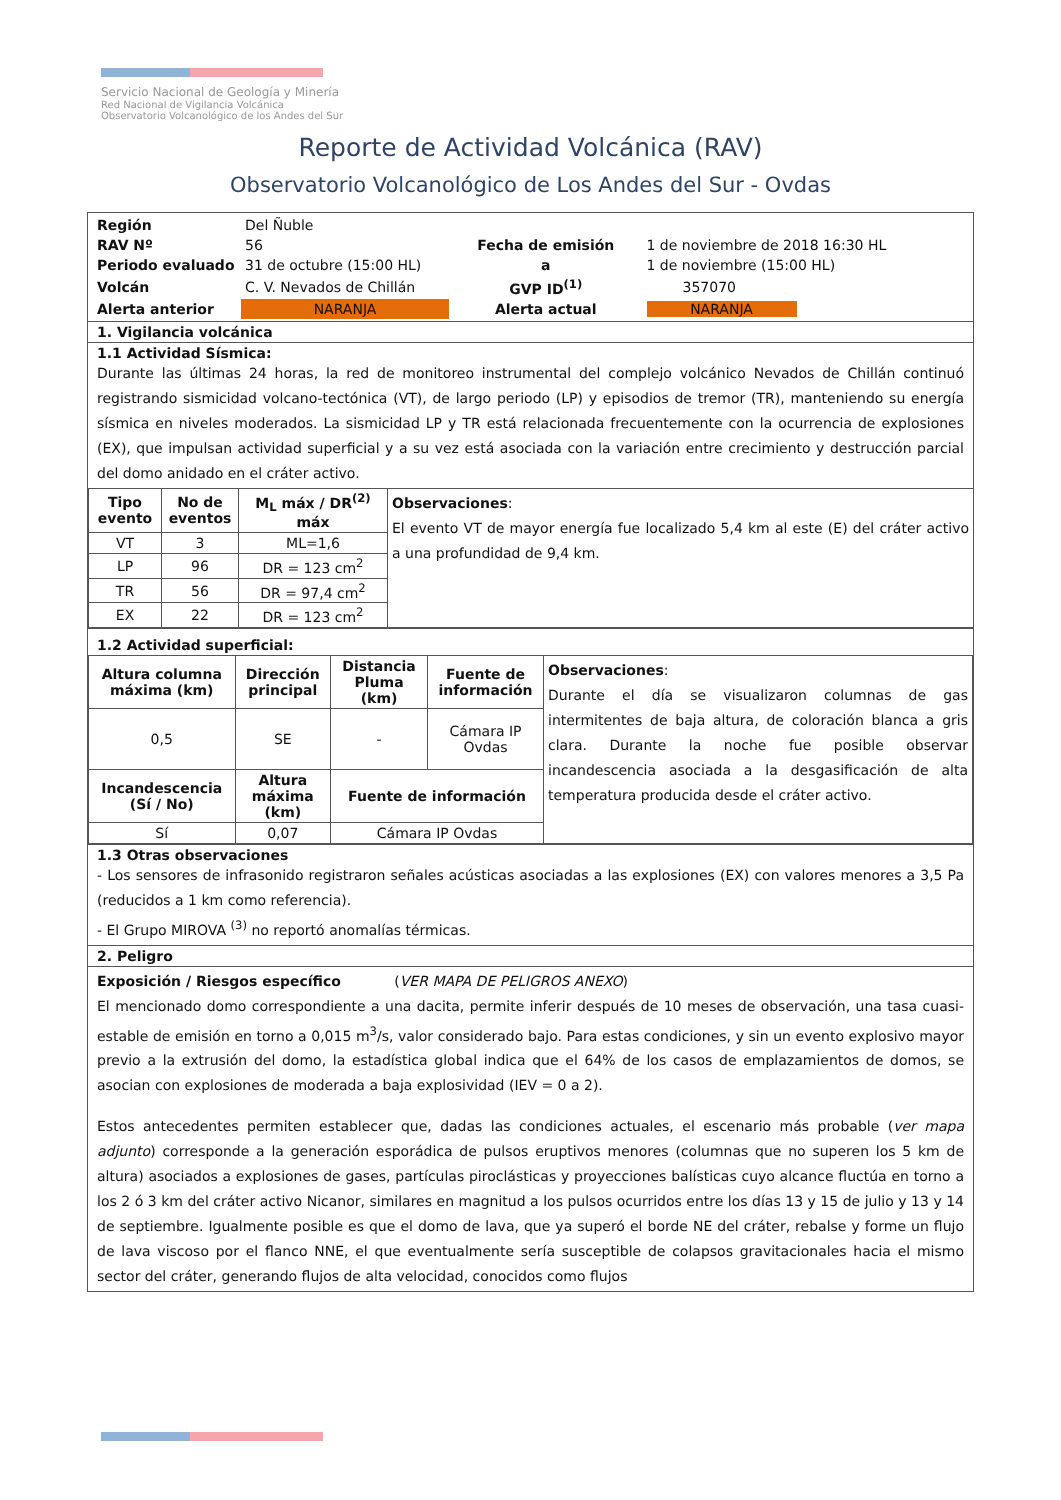Servicio Nacional de Geología y Minería
Red Nacional de Vigilancia Volcánica
Observatorio Volcanológico de los Andes del Sur
Reporte de Actividad Volcánica (RAV)
Observatorio Volcanológico de Los Andes del Sur - Ovdas
| Región | Del Ñuble | | |
| RAV Nº | 56 | Fecha de emisión | 1 de noviembre de 2018 16:30 HL |
| Periodo evaluado | 31 de octubre (15:00 HL) | a | 1 de noviembre (15:00 HL) |
| Volcán | C. V. Nevados de Chillán | GVP ID<sup>(1)</sup> | 357070 |
| Alerta anterior | NARANJA | Alerta actual | NARANJA |
1. Vigilancia volcánica
1.1 Actividad Sísmica:
Durante las últimas 24 horas, la red de monitoreo instrumental del complejo volcánico Nevados de Chillán continuó registrando sismicidad volcano-tectónica (VT), de largo periodo (LP) y episodios de tremor (TR), manteniendo su energía sísmica en niveles moderados. La sismicidad LP y TR está relacionada frecuentemente con la ocurrencia de explosiones (EX), que impulsan actividad superficial y a su vez está asociada con la variación entre crecimiento y destrucción parcial del domo anidado en el cráter activo.
| Tipo evento | No de eventos | M<sub>L</sub> máx / DR<sup>(2)</sup> máx | Observaciones : El evento VT de mayor energía fue localizado 5,4 km al este (E) del cráter activo a una profundidad de 9,4 km. |
| VT | 3 | ML=1,6 | |
| LP | 96 | DR = 123 cm<sup>2</sup> | |
| TR | 56 | DR = 97,4 cm<sup>2</sup> | |
| EX | 22 | DR = 123 cm<sup>2</sup> | |
1.2 Actividad superficial:
| Altura columna máxima (km) | Dirección principal | Distancia Pluma (km) | Fuente de información | Observaciones : Durante el día se visualizaron columnas de gas intermitentes de baja altura, de coloración blanca a gris clara. Durante la noche fue posible observar incandescencia asociada a la desgasificación de alta temperatura producida desde el cráter activo. |
| 0,5 | SE | - | Cámara IP Ovdas | |
| Incandescencia (Sí / No) | Altura máxima (km) | Fuente de información | | |
| Sí | 0,07 | Cámara IP Ovdas | | |
1.3 Otras observaciones
- Los sensores de infrasonido registraron señales acústicas asociadas a las explosiones (EX) con valores menores a 3,5 Pa (reducidos a 1 km como referencia).
- El Grupo MIROVA <sup>(3)</sup> no reportó anomalías térmicas.
2. Peligro
Exposición / Riesgos específico (VER MAPA DE PELIGROS ANEXO)
El mencionado domo correspondiente a una dacita, permite inferir después de 10 meses de observación, una tasa cuasi-estable de emisión en torno a 0,015 m<sup>3</sup>/s, valor considerado bajo. Para estas condiciones, y sin un evento explosivo mayor previo a la extrusión del domo, la estadística global indica que el 64% de los casos de emplazamientos de domos, se asocian con explosiones de moderada a baja explosividad (IEV = 0 a 2).
Estos antecedentes permiten establecer que, dadas las condiciones actuales, el escenario más probable (ver mapa adjunto) corresponde a la generación esporádica de pulsos eruptivos menores (columnas que no superen los 5 km de altura) asociados a explosiones de gases, partículas piroclásticas y proyecciones balísticas cuyo alcance fluctúa en torno a los 2 ó 3 km del cráter activo Nicanor, similares en magnitud a los pulsos ocurridos entre los días 13 y 15 de julio y 13 y 14 de septiembre. Igualmente posible es que el domo de lava, que ya superó el borde NE del cráter, rebalse y forme un flujo de lava viscoso por el flanco NNE, el que eventualmente sería susceptible de colapsos gravitacionales hacia el mismo sector del cráter, generando flujos de alta velocidad, conocidos como flujos